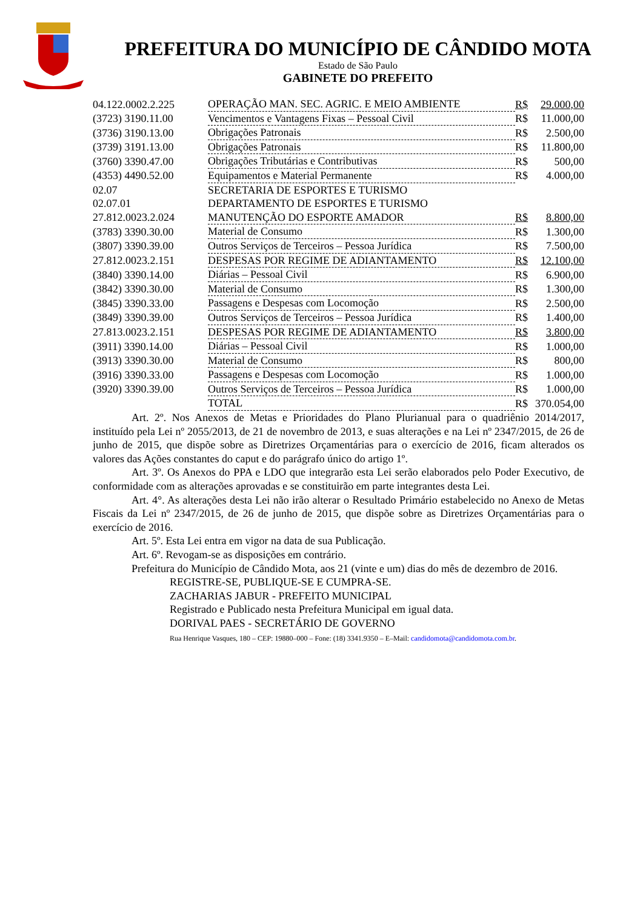PREFEITURA DO MUNICÍPIO DE CÂNDIDO MOTA
Estado de São Paulo
GABINETE DO PREFEITO
| 04.122.0002.2.225 | OPERAÇÃO MAN. SEC. AGRIC. E MEIO AMBIENTE | R$ | 29.000,00 |
| (3723) 3190.11.00 | Vencimentos e Vantagens Fixas – Pessoal Civil | R$ | 11.000,00 |
| (3736) 3190.13.00 | Obrigações Patronais | R$ | 2.500,00 |
| (3739) 3191.13.00 | Obrigações Patronais | R$ | 11.800,00 |
| (3760) 3390.47.00 | Obrigações Tributárias e Contributivas | R$ | 500,00 |
| (4353) 4490.52.00 | Equipamentos e Material Permanente | R$ | 4.000,00 |
| 02.07 | SECRETARIA DE ESPORTES E TURISMO | | |
| 02.07.01 | DEPARTAMENTO DE ESPORTES E TURISMO | | |
| 27.812.0023.2.024 | MANUTENÇÃO DO ESPORTE AMADOR | R$ | 8.800,00 |
| (3783) 3390.30.00 | Material de Consumo | R$ | 1.300,00 |
| (3807) 3390.39.00 | Outros Serviços de Terceiros – Pessoa Jurídica | R$ | 7.500,00 |
| 27.812.0023.2.151 | DESPESAS POR REGIME DE ADIANTAMENTO | R$ | 12.100,00 |
| (3840) 3390.14.00 | Diárias – Pessoal Civil | R$ | 6.900,00 |
| (3842) 3390.30.00 | Material de Consumo | R$ | 1.300,00 |
| (3845) 3390.33.00 | Passagens e Despesas com Locomoção | R$ | 2.500,00 |
| (3849) 3390.39.00 | Outros Serviços de Terceiros – Pessoa Jurídica | R$ | 1.400,00 |
| 27.813.0023.2.151 | DESPESAS POR REGIME DE ADIANTAMENTO | R$ | 3.800,00 |
| (3911) 3390.14.00 | Diárias – Pessoal Civil | R$ | 1.000,00 |
| (3913) 3390.30.00 | Material de Consumo | R$ | 800,00 |
| (3916) 3390.33.00 | Passagens e Despesas com Locomoção | R$ | 1.000,00 |
| (3920) 3390.39.00 | Outros Serviços de Terceiros – Pessoa Jurídica | R$ | 1.000,00 |
| | TOTAL | R$ | 370.054,00 |
Art. 2º. Nos Anexos de Metas e Prioridades do Plano Plurianual para o quadriênio 2014/2017, instituído pela Lei nº 2055/2013, de 21 de novembro de 2013, e suas alterações e na Lei nº 2347/2015, de 26 de junho de 2015, que dispõe sobre as Diretrizes Orçamentárias para o exercício de 2016, ficam alterados os valores das Ações constantes do caput e do parágrafo único do artigo 1º.
Art. 3º. Os Anexos do PPA e LDO que integrarão esta Lei serão elaborados pelo Poder Executivo, de conformidade com as alterações aprovadas e se constituirão em parte integrantes desta Lei.
Art. 4°. As alterações desta Lei não irão alterar o Resultado Primário estabelecido no Anexo de Metas Fiscais da Lei nº 2347/2015, de 26 de junho de 2015, que dispõe sobre as Diretrizes Orçamentárias para o exercício de 2016.
Art. 5º. Esta Lei entra em vigor na data de sua Publicação.
Art. 6º. Revogam-se as disposições em contrário.
Prefeitura do Município de Cândido Mota, aos 21 (vinte e um) dias do mês de dezembro de 2016.
REGISTRE-SE, PUBLIQUE-SE E CUMPRA-SE.
ZACHARIAS JABUR - PREFEITO MUNICIPAL
Registrado e Publicado nesta Prefeitura Municipal em igual data.
DORIVAL PAES - SECRETÁRIO DE GOVERNO
Rua Henrique Vasques, 180 – CEP: 19880–000 – Fone: (18) 3341.9350 – E–Mail: candidomota@candidomota.com.br.